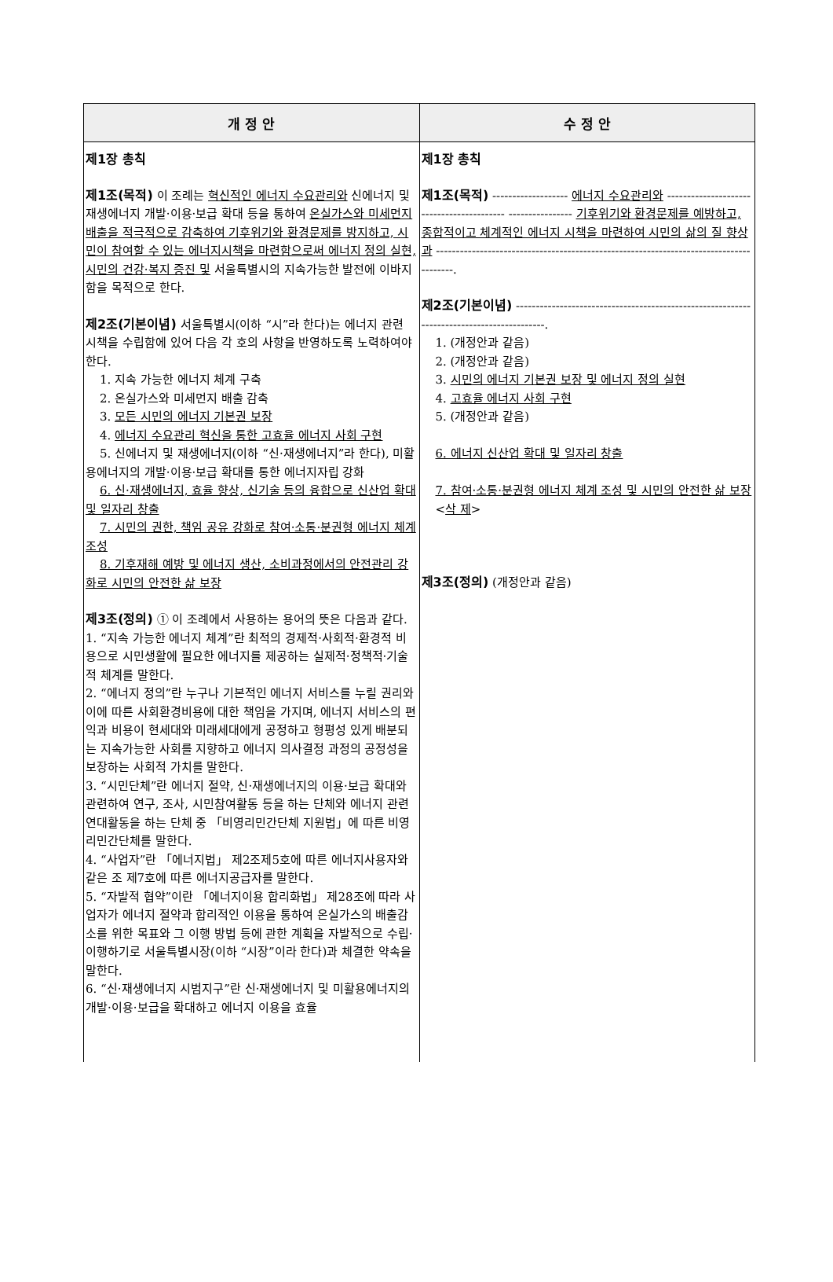| 개 정 안 | 수 정 안 |
| --- | --- |
| 제1장 총칙 제1조(목적) 이 조례는 혁신적인 에너지 수요관리와 신에너지 및 재생에너지 개발·이용·보급 확대 등을 통하여 온실가스와 미세먼지 배출을 적극적으로 감축하여 기후위기와 환경문제를 방지하고, 시민이 참여할 수 있는 에너지시책을 마련함으로써 에너지 정의 실현, 시민의 건강·복지 증진 및 서울특별시의 지속가능한 발전에 이바지함을 목적으로 한다. 제2조(기본이념) 서울특별시(이하 “시”라 한다)는 에너지 관련 시책을 수립함에 있어 다음 각 호의 사항을 반영하도록 노력하여야 한다. 1. 지속 가능한 에너지 체계 구축 2. 온실가스와 미세먼지 배출 감축 3. 모든 시민의 에너지 기본권 보장 4. 에너지 수요관리 혁신을 통한 고효율 에너지 사회 구현 5. 신에너지 및 재생에너지(이하 “신·재생에너지”라 한다), 미활용에너지의 개발·이용·보급 확대를 통한 에너지자립 강화 6. 신·재생에너지, 효율 향상, 신기술 등의 융합으로 신산업 확대 및 일자리 창출 7. 시민의 권한, 책임 공유 강화로 참여·소통·분권형 에너지 체계 조성 8. 기후재해 예방 및 에너지 생산, 소비과정에서의 안전관리 강화로 시민의 안전한 삶 보장 제3조(정의) ① 이 조례에서 사용하는 용어의 뜻은 다음과 같다. 1. “지속 가능한 에너지 체계”란 최적의 경제적·사회적·환경적 비용으로 시민생활에 필요한 에너지를 제공하는 실제적·정책적·기술적 체계를 말한다. 2. “에너지 정의”란 누구나 기본적인 에너지 서비스를 누릴 권리와 이에 따른 사회환경비용에 대한 책임을 가지며, 에너지 서비스의 편익과 비용이 현세대와 미래세대에게 공정하고 형평성 있게 배분되는 지속가능한 사회를 지향하고 에너지 의사결정 과정의 공정성을 보장하는 사회적 가치를 말한다. 3. “시민단체”란 에너지 절약, 신·재생에너지의 이용·보급 확대와 관련하여 연구, 조사, 시민참여활동 등을 하는 단체와 에너지 관련 연대활동을 하는 단체 중 「비영리민간단체 지원법」에 따른 비영리민간단체를 말한다. 4. “사업자”란 「에너지법」 제2조제5호에 따른 에너지사용자와 같은 조 제7호에 따른 에너지공급자를 말한다. 5. “자발적 협약”이란 「에너지이용 합리화법」 제28조에 따라 사업자가 에너지 절약과 합리적인 이용을 통하여 온실가스의 배출감소를 위한 목표와 그 이행 방법 등에 관한 계획을 자발적으로 수립·이행하기로 서울특별시장(이하 “시장”이라 한다)과 체결한 약속을 말한다. 6. “신·재생에너지 시범지구”란 신·재생에너지 및 미활용에너지의 개발·이용·보급을 확대하고 에너지 이용을 효율 | 제1장 총칙 제1조(목적) ------------------- 에너지 수요관리와 ------------------------------------------ ---------------- 기후위기와 환경문제를 예방하고, 종합적이고 체계적인 에너지 시책을 마련하여 시민의 삶의 질 향상과 ---------------------------------------------------------------------------------------. 제2조(기본이념) ------------------------------------------------------------------------------------------. 1. (개정안과 같음) 2. (개정안과 같음) 3. 시민의 에너지 기본권 보장 및 에너지 정의 실현 4. 고효율 에너지 사회 구현 5. (개정안과 같음) 6. 에너지 신산업 확대 및 일자리 창출 7. 참여·소통·분권형 에너지 체계 조성 및 시민의 안전한 삶 보장 < 삭 제 > 제3조(정의) (개정안과 같음) |